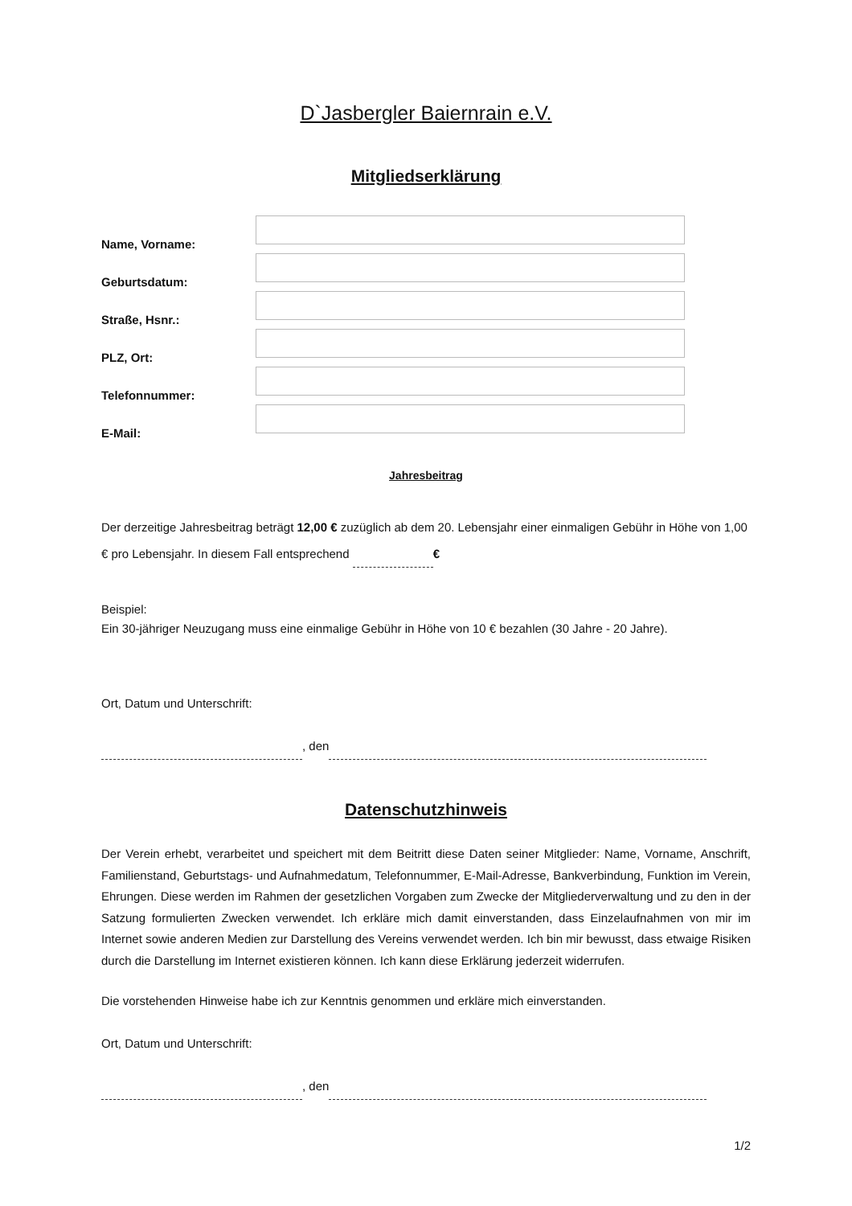D`Jasbergler Baiernrain e.V.
Mitgliedserklärung
Name, Vorname:
Geburtsdatum:
Straße, Hsnr.:
PLZ, Ort:
Telefonnummer:
E-Mail:
Jahresbeitrag
Der derzeitige Jahresbeitrag beträgt 12,00 € zuzüglich ab dem 20. Lebensjahr einer einmaligen Gebühr in Höhe von 1,00 € pro Lebensjahr. In diesem Fall entsprechend €
Beispiel:
Ein 30-jähriger Neuzugang muss eine einmalige Gebühr in Höhe von 10 € bezahlen (30 Jahre - 20 Jahre).
Ort, Datum und Unterschrift:
, den
Datenschutzhinweis
Der Verein erhebt, verarbeitet und speichert mit dem Beitritt diese Daten seiner Mitglieder: Name, Vorname, Anschrift, Familienstand, Geburtstags- und Aufnahmedatum, Telefonnummer, E-Mail-Adresse, Bankverbindung, Funktion im Verein, Ehrungen. Diese werden im Rahmen der gesetzlichen Vorgaben zum Zwecke der Mitgliederverwaltung und zu den in der Satzung formulierten Zwecken verwendet. Ich erkläre mich damit einverstanden, dass Einzelaufnahmen von mir im Internet sowie anderen Medien zur Darstellung des Vereins verwendet werden. Ich bin mir bewusst, dass etwaige Risiken durch die Darstellung im Internet existieren können. Ich kann diese Erklärung jederzeit widerrufen.
Die vorstehenden Hinweise habe ich zur Kenntnis genommen und erkläre mich einverstanden.
Ort, Datum und Unterschrift:
, den
1/2